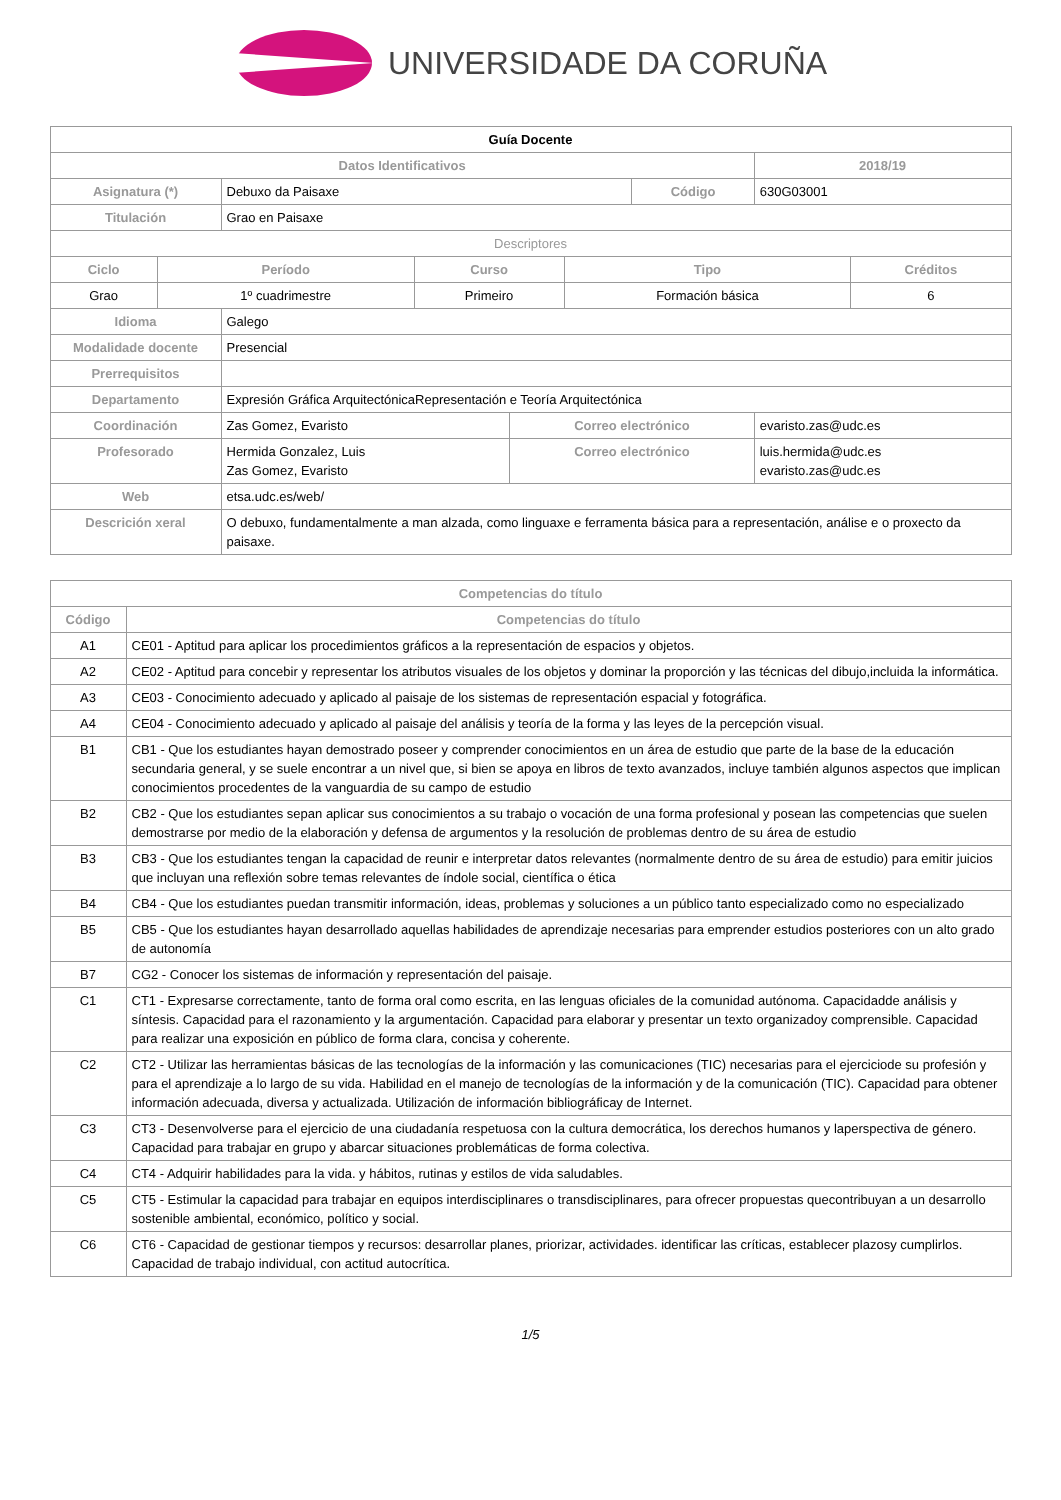UNIVERSIDADE DA CORUÑA
| Guía Docente | | | | | |
| Datos Identificativos | | | | | 2018/19 |
| Asignatura (*) | Debuxo da Paisaxe | | Código | | 630G03001 |
| Titulación | Grao en Paisaxe | | | | |
| Descriptores | | | | | |
| / Ciclo / Período / Curso / Tipo / Créditos / / --- / --- / --- / --- / --- / / Grao / 1º cuadrimestre / Primeiro / Formación básica / 6 / | | | | | |
| Idioma | Galego | | | | |
| Modalidade docente | Presencial | | | | |
| Prerrequisitos | | | | | |
| Departamento | Expresión Gráfica ArquitectónicaRepresentación e Teoría Arquitectónica | | | | |
| Coordinación | Zas Gomez, Evaristo | Correo electrónico | | evaristo.zas@udc.es | |
| Profesorado | Hermida Gonzalez, Luis Zas Gomez, Evaristo | Correo electrónico | | luis.hermida@udc.es evaristo.zas@udc.es | |
| Web | etsa.udc.es/web/ | | | | |
| Descrición xeral | O debuxo, fundamentalmente a man alzada, como linguaxe e ferramenta básica para a representación, análise e o proxecto da paisaxe. | | | | |
| Competencias do título | |
| --- | --- |
| Código | Competencias do título |
| A1 | CE01 - Aptitud para aplicar los procedimientos gráficos a la representación de espacios y objetos. |
| A2 | CE02 - Aptitud para concebir y representar los atributos visuales de los objetos y dominar la proporción y las técnicas del dibujo,incluida la informática. |
| A3 | CE03 - Conocimiento adecuado y aplicado al paisaje de los sistemas de representación espacial y fotográfica. |
| A4 | CE04 - Conocimiento adecuado y aplicado al paisaje del análisis y teoría de la forma y las leyes de la percepción visual. |
| B1 | CB1 - Que los estudiantes hayan demostrado poseer y comprender conocimientos en un área de estudio que parte de la base de la educación secundaria general, y se suele encontrar a un nivel que, si bien se apoya en libros de texto avanzados, incluye también algunos aspectos que implican conocimientos procedentes de la vanguardia de su campo de estudio |
| B2 | CB2 - Que los estudiantes sepan aplicar sus conocimientos a su trabajo o vocación de una forma profesional y posean las competencias que suelen demostrarse por medio de la elaboración y defensa de argumentos y la resolución de problemas dentro de su área de estudio |
| B3 | CB3 - Que los estudiantes tengan la capacidad de reunir e interpretar datos relevantes (normalmente dentro de su área de estudio) para emitir juicios que incluyan una reflexión sobre temas relevantes de índole social, científica o ética |
| B4 | CB4 - Que los estudiantes puedan transmitir información, ideas, problemas y soluciones a un público tanto especializado como no especializado |
| B5 | CB5 - Que los estudiantes hayan desarrollado aquellas habilidades de aprendizaje necesarias para emprender estudios posteriores con un alto grado de autonomía |
| B7 | CG2 - Conocer los sistemas de información y representación del paisaje. |
| C1 | CT1 - Expresarse correctamente, tanto de forma oral como escrita, en las lenguas oficiales de la comunidad autónoma. Capacidadde análisis y síntesis. Capacidad para el razonamiento y la argumentación. Capacidad para elaborar y presentar un texto organizadoy comprensible. Capacidad para realizar una exposición en público de forma clara, concisa y coherente. |
| C2 | CT2 - Utilizar las herramientas básicas de las tecnologías de la información y las comunicaciones (TIC) necesarias para el ejerciciode su profesión y para el aprendizaje a lo largo de su vida. Habilidad en el manejo de tecnologías de la información y de la comunicación (TIC). Capacidad para obtener información adecuada, diversa y actualizada. Utilización de información bibliográficay de Internet. |
| C3 | CT3 - Desenvolverse para el ejercicio de una ciudadanía respetuosa con la cultura democrática, los derechos humanos y laperspectiva de género. Capacidad para trabajar en grupo y abarcar situaciones problemáticas de forma colectiva. |
| C4 | CT4 - Adquirir habilidades para la vida. y hábitos, rutinas y estilos de vida saludables. |
| C5 | CT5 - Estimular la capacidad para trabajar en equipos interdisciplinares o transdisciplinares, para ofrecer propuestas quecontribuyan a un desarrollo sostenible ambiental, económico, político y social. |
| C6 | CT6 - Capacidad de gestionar tiempos y recursos: desarrollar planes, priorizar, actividades. identificar las críticas, establecer plazosy cumplirlos. Capacidad de trabajo individual, con actitud autocrítica. |
1/5